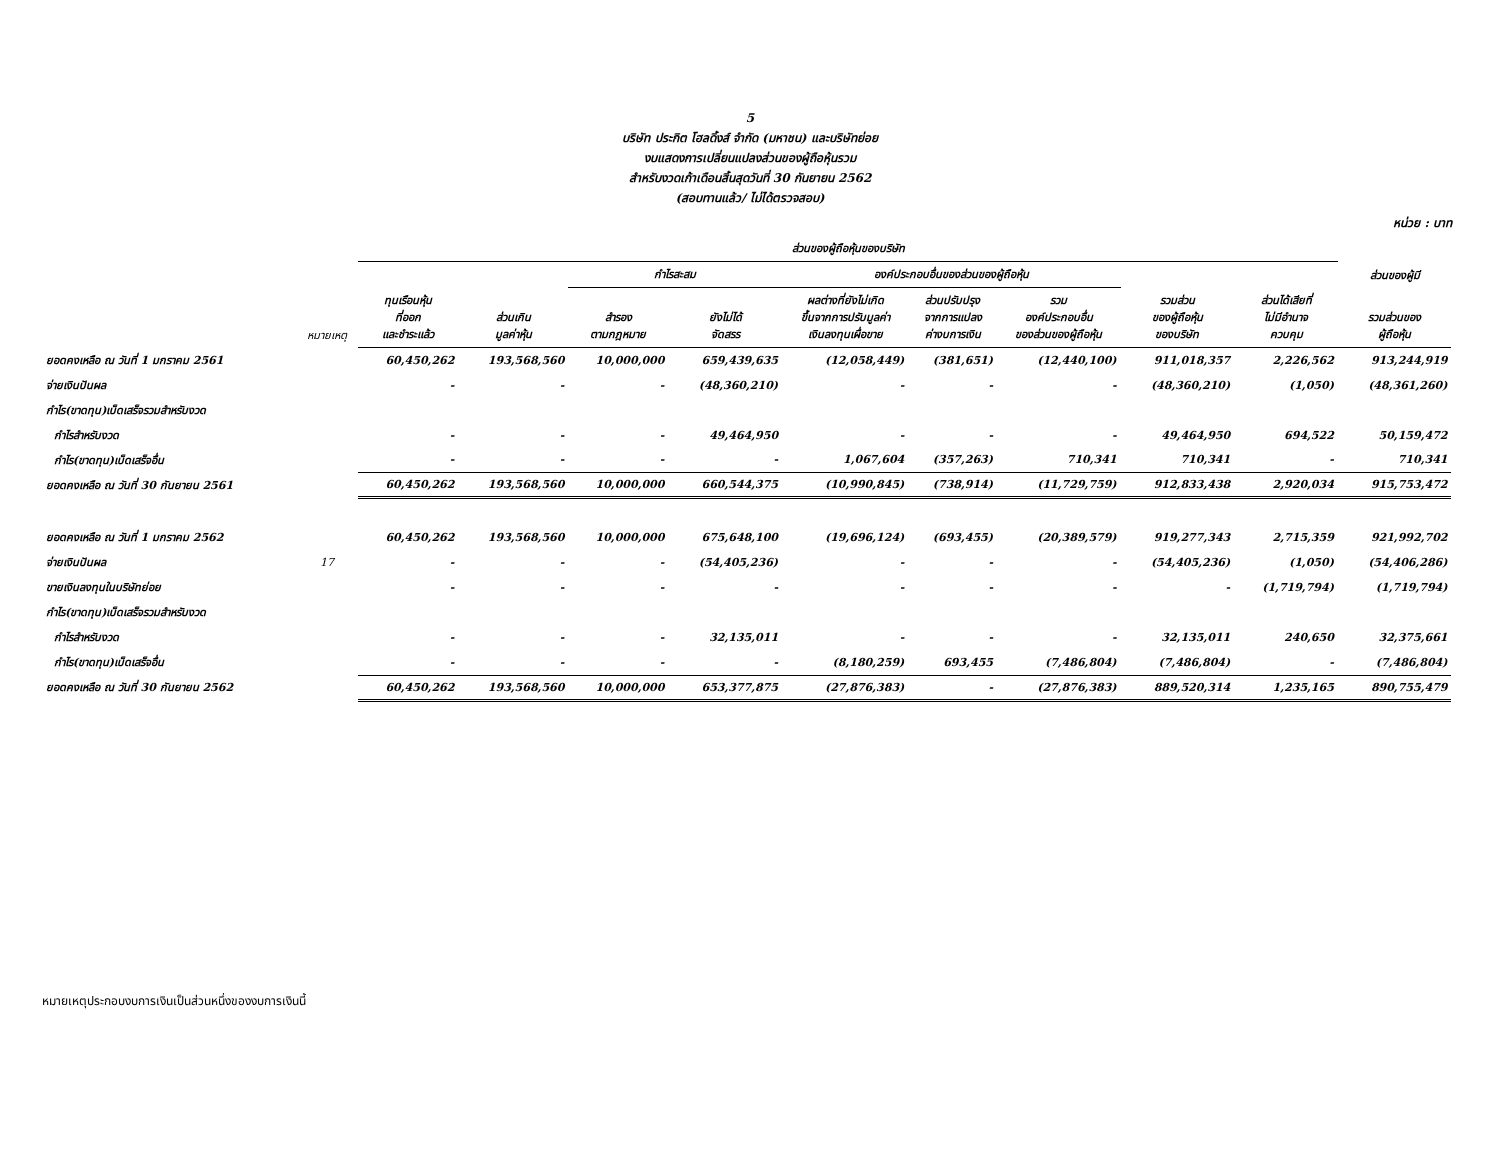5
บริษัท ประกิต โฮลดิ้งส์ จำกัด (มหาชน) และบริษัทย่อย
งบแสดงการเปลี่ยนแปลงส่วนของผู้ถือหุ้นรวม
สำหรับงวดเก้าเดือนสิ้นสุดวันที่ 30 กันยายน 2562
(สอบทานแล้ว/ ไม่ได้ตรวจสอบ)
หน่วย : บาท
| | | ส่วนของผู้ถือหุ้นของบริษัท | | | | | | | | | | |
| --- | --- | --- | --- | --- | --- | --- | --- | --- | --- | --- | --- | --- |
| | | | | กำไรสะสม | | องค์ประกอบอื่นของส่วนของผู้ถือหุ้น | | | | | ส่วนของผู้มี | |
| | หมายเหตุ | ทุนเรือนหุ้น ที่ออก และชำระแล้ว | ส่วนเกิน มูลค่าหุ้น | สำรอง ตามกฎหมาย | ยังไม่ได้ จัดสรร | ผลต่างที่ยังไม่เกิด ขึ้นจากการปรับมูลค่า เงินลงทุนเผื่อขาย | ส่วนปรับปรุง จากการแปลง ค่างบการเงิน | รวม องค์ประกอบอื่น ของส่วนของผู้ถือหุ้น | รวมส่วน ของผู้ถือหุ้น ของบริษัท | ส่วนได้เสียที่ ไม่มีอำนาจ ควบคุม | รวมส่วนของ ผู้ถือหุ้น | |
| ยอดคงเหลือ ณ วันที่ 1 มกราคม 2561 | | 60,450,262 | 193,568,560 | 10,000,000 | 659,439,635 | (12,058,449) | (381,651) | (12,440,100) | 911,018,357 | 2,226,562 | 913,244,919 | |
| จ่ายเงินปันผล | | - | - | - | (48,360,210) | - | - | - | (48,360,210) | (1,050) | (48,361,260) | |
| กำไร(ขาดทุน)เบ็ดเสร็จรวมสำหรับงวด | | | | | | | | | | | | |
| กำไรสำหรับงวด | | - | - | - | 49,464,950 | - | - | - | 49,464,950 | 694,522 | 50,159,472 | |
| กำไร(ขาดทุน)เบ็ดเสร็จอื่น | | - | - | - | - | 1,067,604 | (357,263) | 710,341 | 710,341 | - | 710,341 | |
| ยอดคงเหลือ ณ วันที่ 30 กันยายน 2561 | | 60,450,262 | 193,568,560 | 10,000,000 | 660,544,375 | (10,990,845) | (738,914) | (11,729,759) | 912,833,438 | 2,920,034 | 915,753,472 | |
| ยอดคงเหลือ ณ วันที่ 1 มกราคม 2562 | | 60,450,262 | 193,568,560 | 10,000,000 | 675,648,100 | (19,696,124) | (693,455) | (20,389,579) | 919,277,343 | 2,715,359 | 921,992,702 | |
| จ่ายเงินปันผล | 17 | - | - | - | (54,405,236) | - | - | - | (54,405,236) | (1,050) | (54,406,286) | |
| ขายเงินลงทุนในบริษัทย่อย | | - | - | - | - | - | - | - | - | (1,719,794) | (1,719,794) | |
| กำไร(ขาดทุน)เบ็ดเสร็จรวมสำหรับงวด | | | | | | | | | | | | |
| กำไรสำหรับงวด | | - | - | - | 32,135,011 | - | - | - | 32,135,011 | 240,650 | 32,375,661 | |
| กำไร(ขาดทุน)เบ็ดเสร็จอื่น | | - | - | - | - | (8,180,259) | 693,455 | (7,486,804) | (7,486,804) | - | (7,486,804) | |
| ยอดคงเหลือ ณ วันที่ 30 กันยายน 2562 | | 60,450,262 | 193,568,560 | 10,000,000 | 653,377,875 | (27,876,383) | - | (27,876,383) | 889,520,314 | 1,235,165 | 890,755,479 | |
หมายเหตุประกอบงบการเงินเป็นส่วนหนึ่งของงบการเงินนี้